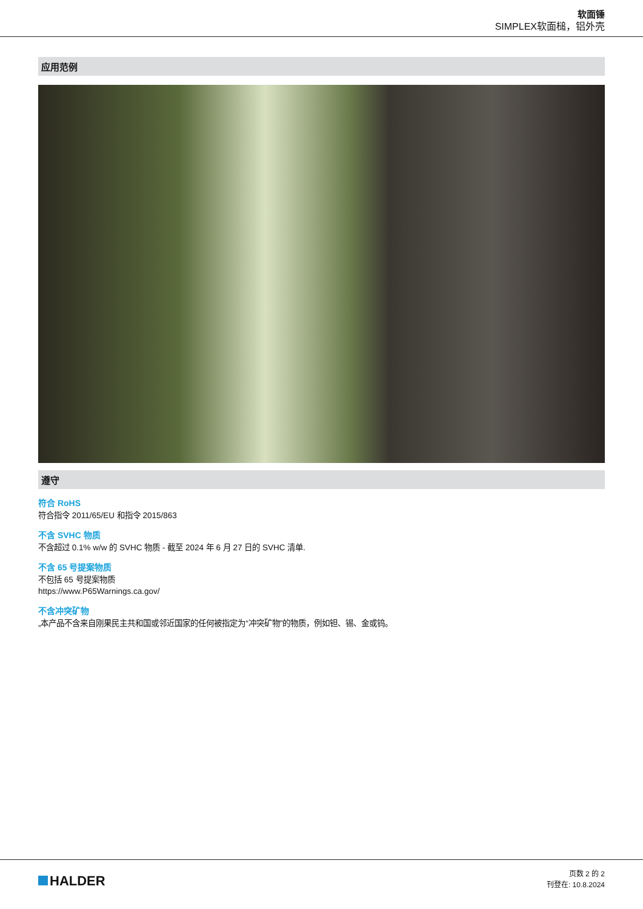软面锤
SIMPLEX软面槌，铝外壳
应用范例
遵守
符合 RoHS
符合指令 2011/65/EU 和指令 2015/863
不含 SVHC 物质
不含超过 0.1% w/w 的 SVHC 物质 - 截至 2024 年 6 月 27 日的 SVHC 清单.
不含 65 号提案物质
不包括 65 号提案物质
https://www.P65Warnings.ca.gov/
不含冲突矿物
„本产品不含来自刚果民主共和国或邻近国家的任何被指定为“冲突矿物”的物质，例如钽、锡、金或钨。
HALDER
页数 2 的 2
刊登在: 10.8.2024